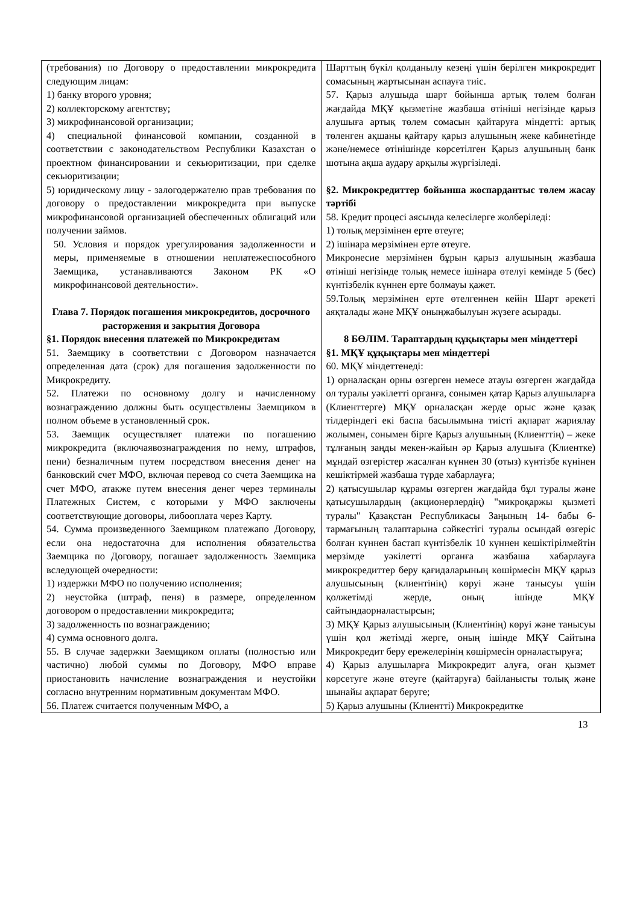| (требования) по Договору о предоставлении микрокредита следующим лицам: 1) банку второго уровня; 2) коллекторскому агентству; 3) микрофинансовой организации; 4) специальной финансовой компании, созданной в соответствии с законодательством Республики Казахстан о проектном финансировании и секьюритизации, при сделке секьюритизации; 5) юридическому лицу - залогодержателю прав требования по договору о предоставлении микрокредита при выпуске микрофинансовой организацией обеспеченных облигаций или получении займов. 50. Условия и порядок урегулирования задолженности и меры, применяемые в отношении неплатежеспособного Заемщика, устанавливаются Законом РК «О микрофинансовой деятельности». Глава 7. Порядок погашения микрокредитов, досрочного расторжения и закрытия Договора §1. Порядок внесения платежей по Микрокредитам 51. Заемщику в соответствии с Договором назначается определенная дата (срок) для погашения задолженности по Микрокредиту. 52. Платежи по основному долгу и начисленному вознаграждению должны быть осуществлены Заемщиком в полном объеме в установленный срок. 53. Заемщик осуществляет платежи по погашению микрокредита (включаявознаграждения по нему, штрафов, пени) безналичным путем посредством внесения денег на банковский счет МФО, включая перевод со счета Заемщика на счет МФО, атакже путем внесения денег через терминалы Платежных Систем, с которыми у МФО заключены соответствующие договоры, либооплата через Карту. 54. Сумма произведенного Заемщиком платежапо Договору, если она недостаточна для исполнения обязательства Заемщика по Договору, погашает задолженность Заемщика вследующей очередности: 1) издержки МФО по получению исполнения; 2) неустойка (штраф, пеня) в размере, определенном договором о предоставлении микрокредита; 3) задолженность по вознаграждению; 4) сумма основного долга. 55. В случае задержки Заемщиком оплаты (полностью или частично) любой суммы по Договору, МФО вправе приостановить начисление вознаграждения и неустойки согласно внутренним нормативным документам МФО. 56. Платеж считается полученным МФО, а | Шарттың бүкіл қолданылу кезеңі үшін берілген микрокредит сомасының жартысынан аспауға тиіс. 57. Қарыз алушыда шарт бойынша артық төлем болған жағдайда МҚҰ қызметіне жазбаша өтініші негізінде қарыз алушыға артық төлем сомасын қайтаруға міндетті: артық төленген ақшаны қайтару қарыз алушының жеке кабинетінде және/немесе өтінішінде көрсетілген Қарыз алушының банк шотына ақша аудару арқылы жүргізіледі. §2. Микрокредиттер бойынша жоспардантыс төлем жасау тәртібі 58. Кредит процесі аясында келесілерге жолберіледі: 1) толық мерзімінен ерте өтеуге; 2) ішінара мерзімінен ерте өтеуге. Микронесие мерзімінен бұрын қарыз алушының жазбаша өтініші негізінде толық немесе ішінара өтелуі кемінде 5 (бес) күнтізбелік күннен ерте болмауы қажет. 59.Толық мерзімінен ерте өтелгеннен кейін Шарт әрекеті аяқталады және МҚҰ оныңжабылуын жүзеге асырады. 8 БӨЛІМ. Тараптардың құқықтары мен міндеттері §1. МҚҰ құқықтары мен міндеттері 60. МҚҰ міндеттенеді: 1) орналасқан орны өзгерген немесе атауы өзгерген жағдайда ол туралы уәкілетті органға, сонымен қатар Қарыз алушыларға (Клиенттерге) МҚҰ орналасқан жерде орыс және қазақ тілдеріндегі екі баспа басылымына тиісті ақпарат жариялау жолымен, сонымен бірге Қарыз алушының (Клиенттің) – жеке тұлғаның заңды мекен-жайын әр Қарыз алушыға (Клиентке) мұндай өзгерістер жасалған күннен 30 (отыз) күнтізбе күнінен кешіктірмей жазбаша түрде хабарлауға; 2) қатысушылар құрамы өзгерген жағдайда бұл туралы және қатысушылардың (акционерлердің) "микроқаржы қызметі туралы" Қазақстан Республикасы Заңының 14- бабы 6-тармағының талаптарына сәйкестігі туралы осындай өзгеріс болған күннен бастап күнтізбелік 10 күннен кешіктірілмейтін мерзімде уәкілетті органға жазбаша хабарлауға микрокредиттер беру қағидаларының көшірмесін МҚҰ қарыз алушысының (клиентінің) көруі және танысуы үшін қолжетімді жерде, оның ішінде МҚҰ сайтындаорналастырсын; 3) МҚҰ Қарыз алушысының (Клиентінің) көруі және танысуы үшін қол жетімді жерге, оның ішінде МҚҰ Сайтына Микрокредит беру ережелерінің көшірмесін орналастыруға; 4) Қарыз алушыларға Микрокредит алуға, оған қызмет көрсетуге және өтеуге (қайтаруға) байланысты толық және шынайы ақпарат беруге; 5) Қарыз алушыны (Клиентті) Микрокредитке |
13